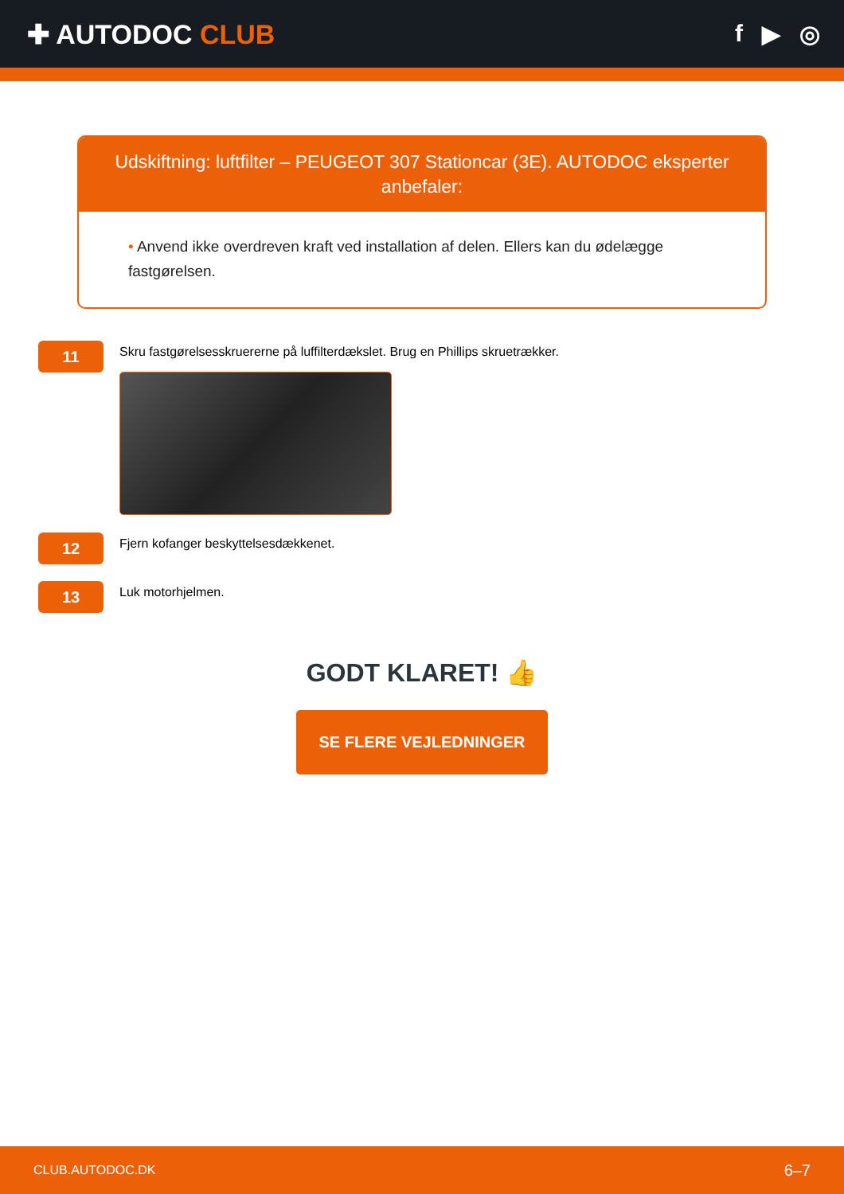✚ AUTODOC CLUB f ▶ ◎
Udskiftning: luftfilter – PEUGEOT 307 Stationcar (3E). AUTODOC eksperter anbefaler:
• Anvend ikke overdreven kraft ved installation af delen. Ellers kan du ødelægge fastgørelsen.
11
Skru fastgørelsesskruererne på luffilterdækslet. Brug en Phillips skruetrækker.
12
Fjern kofanger beskyttelsesdækkenet.
13
Luk motorhjelmen.
GODT KLARET! 👍
SE FLERE VEJLEDNINGER
CLUB.AUTODOC.DK 6–7